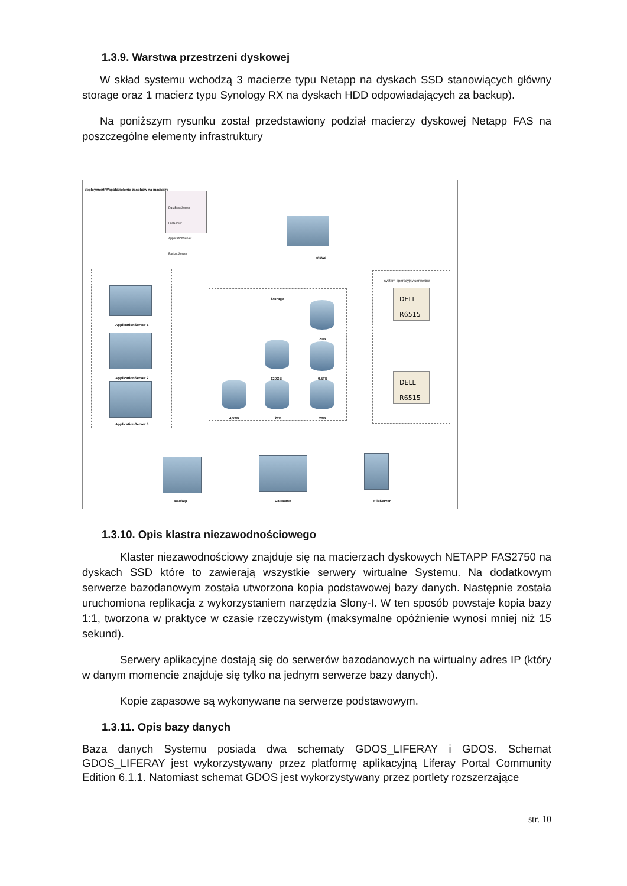1.3.9. Warstwa przestrzeni dyskowej
W skład systemu wchodzą 3 macierze typu Netapp na dyskach SSD stanowiących główny storage oraz 1 macierz typu Synology RX na dyskach HDD odpowiadających za backup).
Na poniższym rysunku został przedstawiony podział macierzy dyskowej Netapp FAS na poszczególne elementy infrastruktury
deployment Współdzielenie zasobów na macierzy
DataBaseServer
FileServer
ApplicationServer
BackupServer
stowe
ApplicationServer 1
ApplicationServer 2
ApplicationServer 3
Storage
2TB
120GB 0,5TB
4,5TB 2TB 2TB
system operacyjny serwerów
DELL
R6515
DELL
R6515
Backup DataBase FileServer
1.3.10. Opis klastra niezawodnościowego
Klaster niezawodnościowy znajduje się na macierzach dyskowych NETAPP FAS2750 na dyskach SSD które to zawierają wszystkie serwery wirtualne Systemu. Na dodatkowym serwerze bazodanowym została utworzona kopia podstawowej bazy danych. Następnie została uruchomiona replikacja z wykorzystaniem narzędzia Slony-I. W ten sposób powstaje kopia bazy 1:1, tworzona w praktyce w czasie rzeczywistym (maksymalne opóźnienie wynosi mniej niż 15 sekund).
Serwery aplikacyjne dostają się do serwerów bazodanowych na wirtualny adres IP (który w danym momencie znajduje się tylko na jednym serwerze bazy danych).
Kopie zapasowe są wykonywane na serwerze podstawowym.
1.3.11. Opis bazy danych
Baza danych Systemu posiada dwa schematy GDOS_LIFERAY i GDOS. Schemat GDOS_LIFERAY jest wykorzystywany przez platformę aplikacyjną Liferay Portal Community Edition 6.1.1. Natomiast schemat GDOS jest wykorzystywany przez portlety rozszerzające
str. 10